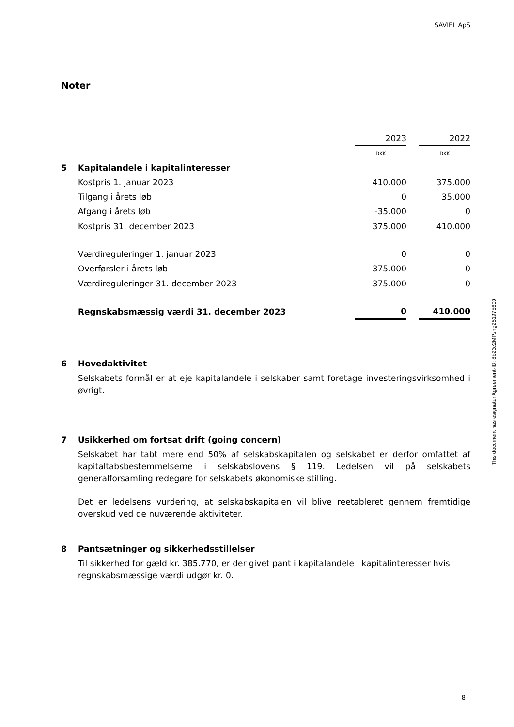SAVIEL ApS
Noter
| | | 2023 | | 2022 |
| | | DKK | | DKK |
| 5 | Kapitalandele i kapitalinteresser | | | |
| | Kostpris 1. januar 2023 | 410.000 | | 375.000 |
| | Tilgang i årets løb | 0 | | 35.000 |
| | Afgang i årets løb | -35.000 | | 0 |
| | Kostpris 31. december 2023 | 375.000 | | 410.000 |
| | Værdireguleringer 1. januar 2023 | 0 | | 0 |
| | Overførsler i årets løb | -375.000 | | 0 |
| | Værdireguleringer 31. december 2023 | -375.000 | | 0 |
| | Regnskabsmæssig værdi 31. december 2023 | 0 | | 410.000 |
6 Hovedaktivitet
Selskabets formål er at eje kapitalandele i selskaber samt foretage investeringsvirksomhed i øvrigt.
7 Usikkerhed om fortsat drift (going concern)
Selskabet har tabt mere end 50% af selskabskapitalen og selskabet er derfor omfattet af kapitaltabsbestemmelserne i selskabslovens § 119. Ledelsen vil på selskabets generalforsamling redegøre for selskabets økonomiske stilling.
Det er ledelsens vurdering, at selskabskapitalen vil blive reetableret gennem fremtidige overskud ved de nuværende aktiviteter.
8 Pantsætninger og sikkerhedsstillelser
Til sikkerhed for gæld kr. 385.770, er der givet pant i kapitalandele i kapitalinteresser hvis regnskabsmæssige værdi udgør kr. 0.
This document has esignatur Agreement-ID: 8b23c2MPzng251975600
8